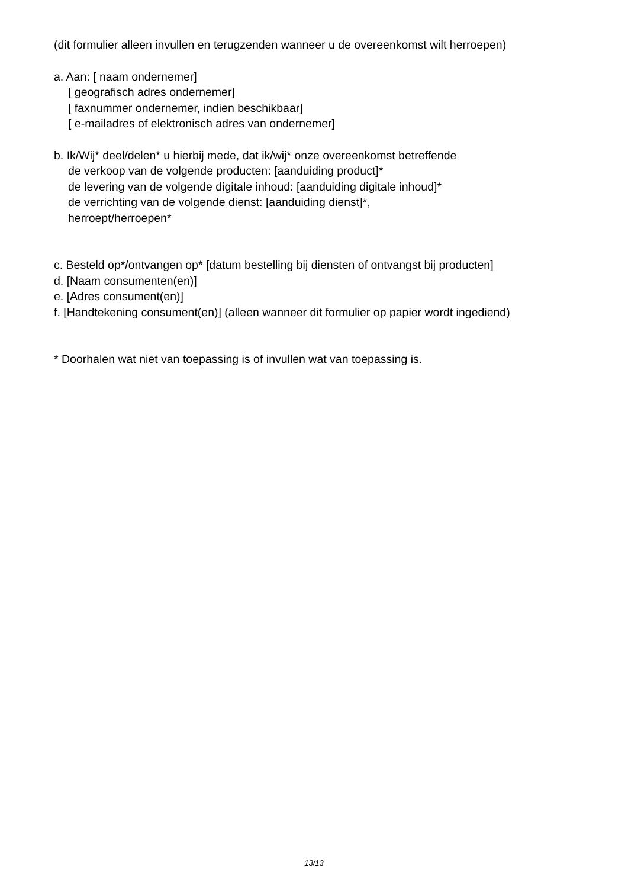(dit formulier alleen invullen en terugzenden wanneer u de overeenkomst wilt herroepen)
a. Aan: [ naam ondernemer]
[ geografisch adres ondernemer]
[ faxnummer ondernemer, indien beschikbaar]
[ e-mailadres of elektronisch adres van ondernemer]
b. Ik/Wij* deel/delen* u hierbij mede, dat ik/wij* onze overeenkomst betreffende
de verkoop van de volgende producten: [aanduiding product]*
de levering van de volgende digitale inhoud: [aanduiding digitale inhoud]*
de verrichting van de volgende dienst: [aanduiding dienst]*,
herroept/herroepen*
c. Besteld op*/ontvangen op* [datum bestelling bij diensten of ontvangst bij producten]
d. [Naam consumenten(en)]
e. [Adres consument(en)]
f. [Handtekening consument(en)] (alleen wanneer dit formulier op papier wordt ingediend)
* Doorhalen wat niet van toepassing is of invullen wat van toepassing is.
13/13